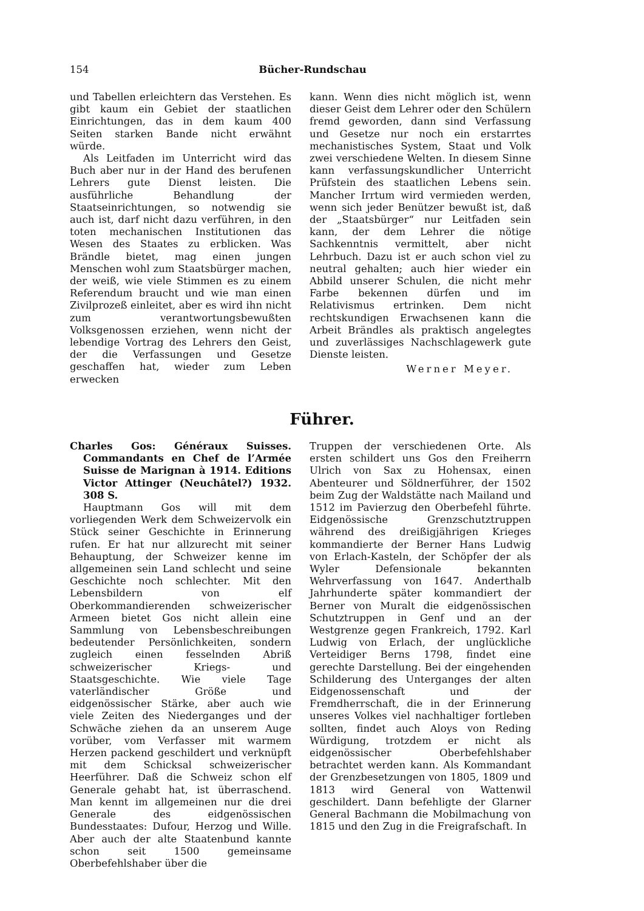154 Bücher-Rundschau
und Tabellen erleichtern das Verstehen. Es gibt kaum ein Gebiet der staatlichen Einrichtungen, das in dem kaum 400 Seiten starken Bande nicht erwähnt würde.
Als Leitfaden im Unterricht wird das Buch aber nur in der Hand des berufenen Lehrers gute Dienst leisten. Die ausführliche Behandlung der Staatseinrichtungen, so notwendig sie auch ist, darf nicht dazu verführen, in den toten mechanischen Institutionen das Wesen des Staates zu erblicken. Was Brändle bietet, mag einen jungen Menschen wohl zum Staatsbürger machen, der weiß, wie viele Stimmen es zu einem Referendum braucht und wie man einen Zivilprozeß einleitet, aber es wird ihn nicht zum verantwortungsbewußten Volksgenossen erziehen, wenn nicht der lebendige Vortrag des Lehrers den Geist, der die Verfassungen und Gesetze geschaffen hat, wieder zum Leben erwecken
kann. Wenn dies nicht möglich ist, wenn dieser Geist dem Lehrer oder den Schülern fremd geworden, dann sind Verfassung und Gesetze nur noch ein erstarrtes mechanistisches System, Staat und Volk zwei verschiedene Welten. In diesem Sinne kann verfassungskundlicher Unterricht Prüfstein des staatlichen Lebens sein. Mancher Irrtum wird vermieden werden, wenn sich jeder Benützer bewußt ist, daß der „Staatsbürger“ nur Leitfaden sein kann, der dem Lehrer die nötige Sachkenntnis vermittelt, aber nicht Lehrbuch. Dazu ist er auch schon viel zu neutral gehalten; auch hier wieder ein Abbild unserer Schulen, die nicht mehr Farbe bekennen dürfen und im Relativismus ertrinken. Dem nicht rechtskundigen Erwachsenen kann die Arbeit Brändles als praktisch angelegtes und zuverlässiges Nachschlagewerk gute Dienste leisten.
Werner Meyer.
Führer.
Charles Gos: Généraux Suisses. Commandants en Chef de l’Armée Suisse de Marignan à 1914. Editions Victor Attinger (Neuchâtel?) 1932. 308 S.
Hauptmann Gos will mit dem vorliegenden Werk dem Schweizervolk ein Stück seiner Geschichte in Erinnerung rufen. Er hat nur allzurecht mit seiner Behauptung, der Schweizer kenne im allgemeinen sein Land schlecht und seine Geschichte noch schlechter. Mit den Lebensbildern von elf Oberkommandierenden schweizerischer Armeen bietet Gos nicht allein eine Sammlung von Lebensbeschreibungen bedeutender Persönlichkeiten, sondern zugleich einen fesselnden Abriß schweizerischer Kriegs- und Staatsgeschichte. Wie viele Tage vaterländischer Größe und eidgenössischer Stärke, aber auch wie viele Zeiten des Niederganges und der Schwäche ziehen da an unserem Auge vorüber, vom Verfasser mit warmem Herzen packend geschildert und verknüpft mit dem Schicksal schweizerischer Heerführer. Daß die Schweiz schon elf Generale gehabt hat, ist überraschend. Man kennt im allgemeinen nur die drei Generale des eidgenössischen Bundesstaates: Dufour, Herzog und Wille. Aber auch der alte Staatenbund kannte schon seit 1500 gemeinsame Oberbefehlshaber über die
Truppen der verschiedenen Orte. Als ersten schildert uns Gos den Freiherrn Ulrich von Sax zu Hohensax, einen Abenteurer und Söldnerführer, der 1502 beim Zug der Waldstätte nach Mailand und 1512 im Pavierzug den Oberbefehl führte. Eidgenössische Grenzschutztruppen während des dreißigjährigen Krieges kommandierte der Berner Hans Ludwig von Erlach-Kasteln, der Schöpfer der als Wyler Defensionale bekannten Wehrverfassung von 1647. Anderthalb Jahrhunderte später kommandiert der Berner von Muralt die eidgenössischen Schutztruppen in Genf und an der Westgrenze gegen Frankreich, 1792. Karl Ludwig von Erlach, der unglückliche Verteidiger Berns 1798, findet eine gerechte Darstellung. Bei der eingehenden Schilderung des Unterganges der alten Eidgenossenschaft und der Fremdherrschaft, die in der Erinnerung unseres Volkes viel nachhaltiger fortleben sollten, findet auch Aloys von Reding Würdigung, trotzdem er nicht als eidgenössischer Oberbefehlshaber betrachtet werden kann. Als Kommandant der Grenzbesetzungen von 1805, 1809 und 1813 wird General von Wattenwil geschildert. Dann befehligte der Glarner General Bachmann die Mobilmachung von 1815 und den Zug in die Freigrafschaft. In